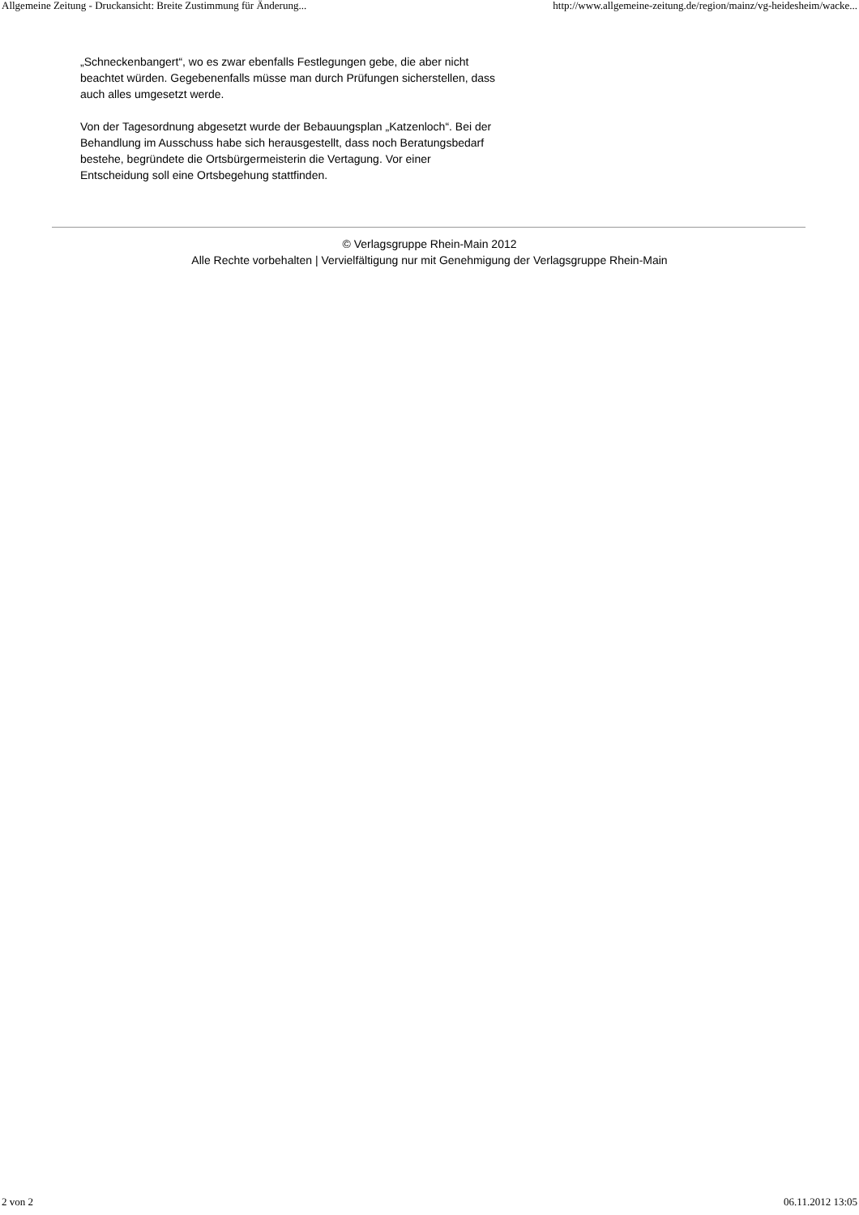Allgemeine Zeitung - Druckansicht: Breite Zustimmung für Änderung... http://www.allgemeine-zeitung.de/region/mainz/vg-heidesheim/wacke...
„Schneckenbangert“, wo es zwar ebenfalls Festlegungen gebe, die aber nicht beachtet würden. Gegebenenfalls müsse man durch Prüfungen sicherstellen, dass auch alles umgesetzt werde.
Von der Tagesordnung abgesetzt wurde der Bebauungsplan „Katzenloch“. Bei der Behandlung im Ausschuss habe sich herausgestellt, dass noch Beratungsbedarf bestehe, begründete die Ortsbürgermeisterin die Vertagung. Vor einer Entscheidung soll eine Ortsbegehung stattfinden.
© Verlagsgruppe Rhein-Main 2012
Alle Rechte vorbehalten | Vervielfältigung nur mit Genehmigung der Verlagsgruppe Rhein-Main
2 von 2 06.11.2012 13:05